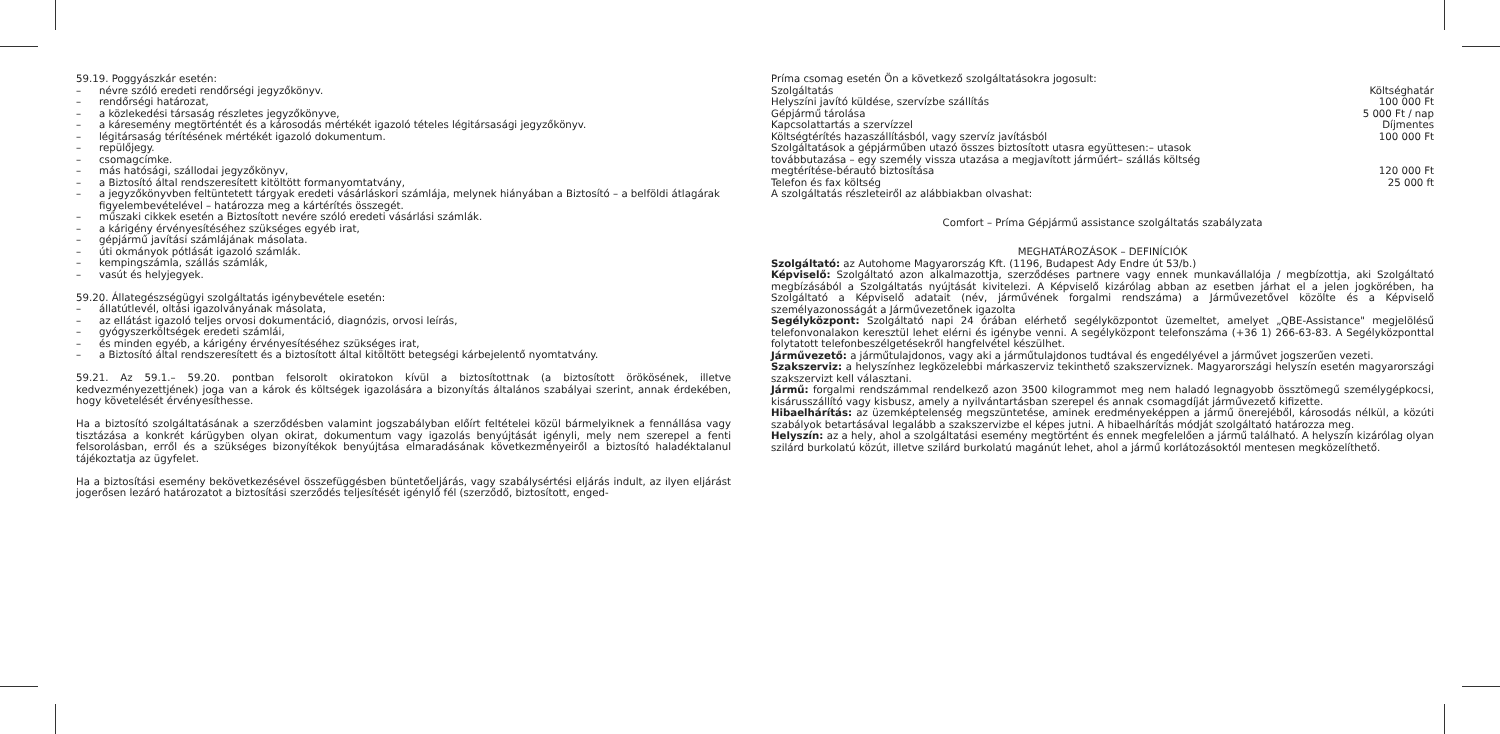59.19. Poggyászkár esetén:
– névre szóló eredeti rendőrségi jegyzőkönyv.
– rendőrségi határozat,
– a közlekedési társaság részletes jegyzőkönyve,
– a káresemény megtörténtét és a károsodás mértékét igazoló tételes légitársasági jegyzőkönyv.
– légitársaság térítésének mértékét igazoló dokumentum.
– repülőjegy.
– csomagcímke.
– más hatósági, szállodai jegyzőkönyv,
– a Biztosító által rendszeresített kitöltött formanyomtatvány,
– a jegyzőkönyvben feltüntetett tárgyak eredeti vásárláskori számlája, melynek hiányában a Biztosító – a belföldi átlagárak figyelembevételével – határozza meg a kártérítés összegét.
– műszaki cikkek esetén a Biztosított nevére szóló eredeti vásárlási számlák.
– a kárigény érvényesítéséhez szükséges egyéb irat,
– gépjármű javítási számlájának másolata.
– úti okmányok pótlását igazoló számlák.
– kempingszámla, szállás számlák,
– vasút és helyjegyek.
59.20. Állategészségügyi szolgáltatás igénybevétele esetén:
– állatútlevél, oltási igazolványának másolata,
– az ellátást igazoló teljes orvosi dokumentáció, diagnózis, orvosi leírás,
– gyógyszerköltségek eredeti számlái,
– és minden egyéb, a kárigény érvényesítéséhez szükséges irat,
– a Biztosító által rendszeresített és a biztosított által kitöltött betegségi kárbejelentő nyomtatvány.
59.21. Az 59.1.– 59.20. pontban felsorolt okiratokon kívül a biztosítottnak (a biztosított örökösének, illetve kedvezményezettjének) joga van a károk és költségek igazolására a bizonyítás általános szabályai szerint, annak érdekében, hogy követelését érvényesíthesse.
Ha a biztosító szolgáltatásának a szerződésben valamint jogszabályban előírt feltételei közül bármelyiknek a fennállása vagy tisztázása a konkrét kárügyben olyan okirat, dokumentum vagy igazolás benyújtását igényli, mely nem szerepel a fenti felsorolásban, erről és a szükséges bizonyítékok benyújtása elmaradásának következményeiről a biztosító haladéktalanul tájékoztatja az ügyfelet.
Ha a biztosítási esemény bekövetkezésével összefüggésben büntetőeljárás, vagy szabálysértési eljárás indult, az ilyen eljárást jogerősen lezáró határozatot a biztosítási szerződés teljesítését igénylő fél (szerződő, biztosított, enged-
Príma csomag esetén Ön a következő szolgáltatásokra jogosult:
| Szolgáltatás | Költséghatár |
| Helyszíni javító küldése, szervízbe szállítás | 100 000 Ft |
| Gépjármű tárolása | 5 000 Ft / nap |
| Kapcsolattartás a szervízzel | Díjmentes |
| Költségtérítés hazaszállításból, vagy szervíz javításból | 100 000 Ft |
| Szolgáltatások a gépjárműben utazó összes biztosított utasra együttesen:– utasok továbbutazása – egy személy vissza utazása a megjavított járműért– szállás költség megtérítése-bérautó biztosítása | 120 000 Ft |
| Telefon és fax költség | 25 000 ft |
A szolgáltatás részleteiről az alábbiakban olvashat:
Comfort – Príma Gépjármű assistance szolgáltatás szabályzata
MEGHATÁROZÁSOK – DEFINÍCIÓK
Szolgáltató: az Autohome Magyarország Kft. (1196, Budapest Ady Endre út 53/b.)
Képviselő: Szolgáltató azon alkalmazottja, szerződéses partnere vagy ennek munkavállalója / megbízottja, aki Szolgáltató megbízásából a Szolgáltatás nyújtását kivitelezi. A Képviselő kizárólag abban az esetben járhat el a jelen jogkörében, ha Szolgáltató a Képviselő adatait (név, járművének forgalmi rendszáma) a Járművezetővel közölte és a Képviselő személyazonosságát a Járművezetőnek igazolta
Segélyközpont: Szolgáltató napi 24 órában elérhető segélyközpontot üzemeltet, amelyet „QBE-Assistance" megjelölésű telefonvonalakon keresztül lehet elérni és igénybe venni. A segélyközpont telefonszáma (+36 1) 266-63-83. A Segélyközponttal folytatott telefonbeszélgetésekről hangfelvétel készülhet.
Járművezető: a járműtulajdonos, vagy aki a járműtulajdonos tudtával és engedélyével a járművet jogszerűen vezeti.
Szakszerviz: a helyszínhez legközelebbi márkaszerviz tekinthető szakszerviznek. Magyarországi helyszín esetén magyarországi szakszervizt kell választani.
Jármű: forgalmi rendszámmal rendelkező azon 3500 kilogrammot meg nem haladó legnagyobb össztömegű személygépkocsi, kisárusszállító vagy kisbusz, amely a nyilvántartásban szerepel és annak csomagdíját járművezető kifizette.
Hibaelhárítás: az üzemképtelenség megszüntetése, aminek eredményeképpen a jármű önerejéből, károsodás nélkül, a közúti szabályok betartásával legalább a szakszervizbe el képes jutni. A hibaelhárítás módját szolgáltató határozza meg.
Helyszín: az a hely, ahol a szolgáltatási esemény megtörtént és ennek megfelelően a jármű található. A helyszín kizárólag olyan szilárd burkolatú közút, illetve szilárd burkolatú magánút lehet, ahol a jármű korlátozásoktól mentesen megközelíthető.